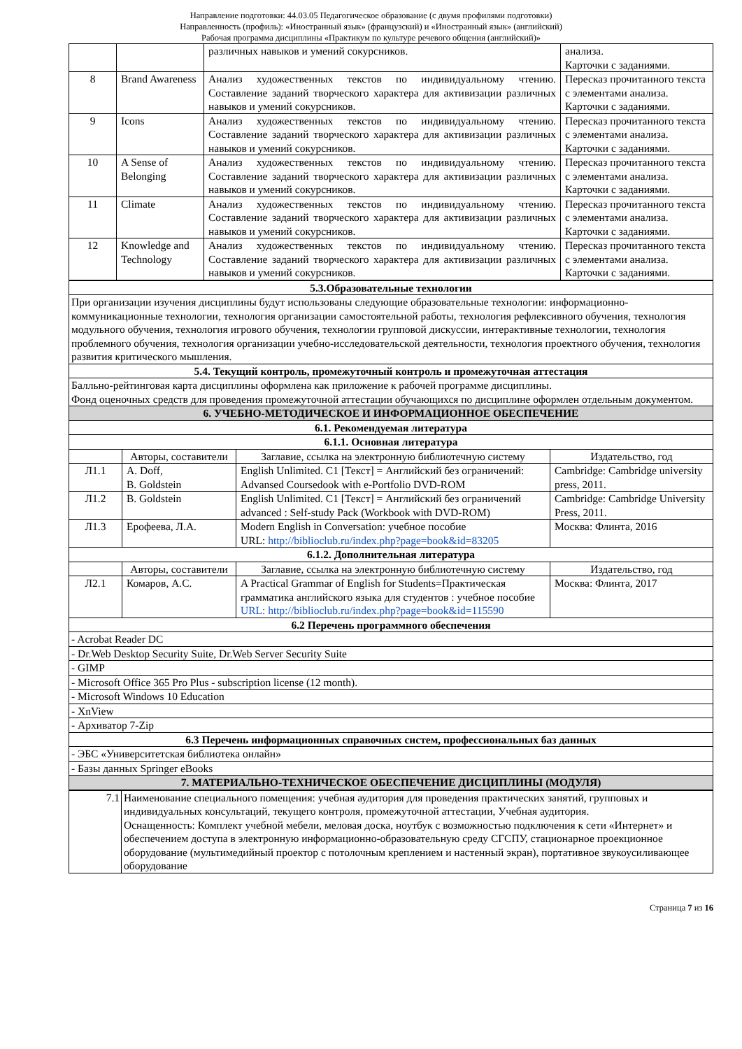Направление подготовки: 44.03.05 Педагогическое образование (с двумя профилями подготовки)
Направленность (профиль): «Иностранный язык» (французский) и «Иностранный язык» (английский)
Рабочая программа дисциплины «Практикум по культуре речевого общения (английский)»
| | | различных навыков и умений сокурсников. | анализа. Карточки с заданиями. |
| 8 | Brand Awareness | Анализ художественных текстов по индивидуальному чтению. Составление заданий творческого характера для активизации различных навыков и умений сокурсников. | Пересказ прочитанного текста с элементами анализа. Карточки с заданиями. |
| 9 | Icons | Анализ художественных текстов по индивидуальному чтению. Составление заданий творческого характера для активизации различных навыков и умений сокурсников. | Пересказ прочитанного текста с элементами анализа. Карточки с заданиями. |
| 10 | A Sense of Belonging | Анализ художественных текстов по индивидуальному чтению. Составление заданий творческого характера для активизации различных навыков и умений сокурсников. | Пересказ прочитанного текста с элементами анализа. Карточки с заданиями. |
| 11 | Climate | Анализ художественных текстов по индивидуальному чтению. Составление заданий творческого характера для активизации различных навыков и умений сокурсников. | Пересказ прочитанного текста с элементами анализа. Карточки с заданиями. |
| 12 | Knowledge and Technology | Анализ художественных текстов по индивидуальному чтению. Составление заданий творческого характера для активизации различных навыков и умений сокурсников. | Пересказ прочитанного текста с элементами анализа. Карточки с заданиями. |
| 5.3.Образовательные технологии | | | |
| При организации изучения дисциплины будут использованы следующие образовательные технологии: информационно-коммуникационные технологии, технология организации самостоятельной работы, технология рефлексивного обучения, технология модульного обучения, технология игрового обучения, технологии групповой дискуссии, интерактивные технологии, технология проблемного обучения, технология организации учебно-исследовательской деятельности, технология проектного обучения, технология развития критического мышления. | | | |
| 5.4. Текущий контроль, промежуточный контроль и промежуточная аттестация | | | |
| Балльно-рейтинговая карта дисциплины оформлена как приложение к рабочей программе дисциплины. Фонд оценочных средств для проведения промежуточной аттестации обучающихся по дисциплине оформлен отдельным документом. | | | |
| 6. УЧЕБНО-МЕТОДИЧЕСКОЕ И ИНФОРМАЦИОННОЕ ОБЕСПЕЧЕНИЕ | | | |
| 6.1. Рекомендуемая литература | | | |
| 6.1.1. Основная литература | | | |
| | Авторы, составители | Заглавие, ссылка на электронную библиотечную систему | Издательство, год |
| Л1.1 | A. Doff, B. Goldstein | English Unlimited. C1 [Текст] = Английский без ограничений: Advansed Coursedook with e-Portfolio DVD-ROM | Cambridge: Cambridge university press, 2011. |
| Л1.2 | B. Goldstein | English Unlimited. C1 [Текст] = Английский без ограничений advanced : Self-study Pack (Workbook with DVD-ROM) | Cambridge: Cambridge University Press, 2011. |
| Л1.3 | Ерофеева, Л.А. | Modern English in Conversation: учебное пособие URL: http://biblioclub.ru/index.php?page=book&id=83205 | Москва: Флинта, 2016 |
| 6.1.2. Дополнительная литература | | | |
| | Авторы, составители | Заглавие, ссылка на электронную библиотечную систему | Издательство, год |
| Л2.1 | Комаров, А.С. | A Practical Grammar of English for Students=Практическая грамматика английского языка для студентов : учебное пособие URL: http://biblioclub.ru/index.php?page=book&id=115590 | Москва: Флинта, 2017 |
| 6.2 Перечень программного обеспечения | | | |
| - Acrobat Reader DC | | | |
| - Dr.Web Desktop Security Suite, Dr.Web Server Security Suite | | | |
| - GIMP | | | |
| - Microsoft Office 365 Pro Plus - subscription license (12 month). | | | |
| - Microsoft Windows 10 Education | | | |
| - XnView | | | |
| - Архиватор 7-Zip | | | |
| 6.3 Перечень информационных справочных систем, профессиональных баз данных | | | |
| - ЭБС «Университетская библиотека онлайн» | | | |
| - Базы данных Springer eBooks | | | |
| 7. МАТЕРИАЛЬНО-ТЕХНИЧЕСКОЕ ОБЕСПЕЧЕНИЕ ДИСЦИПЛИНЫ (МОДУЛЯ) | | | |
| 7.1 | Наименование специального помещения: учебная аудитория для проведения практических занятий, групповых и индивидуальных консультаций, текущего контроля, промежуточной аттестации, Учебная аудитория. Оснащенность: Комплект учебной мебели, меловая доска, ноутбук с возможностью подключения к сети «Интернет» и обеспечением доступа в электронную информационно-образовательную среду СГСПУ, стационарное проекционное оборудование (мультимедийный проектор с потолочным креплением и настенный экран), портативное звукоусиливающее оборудование |
Страница 7 из 16